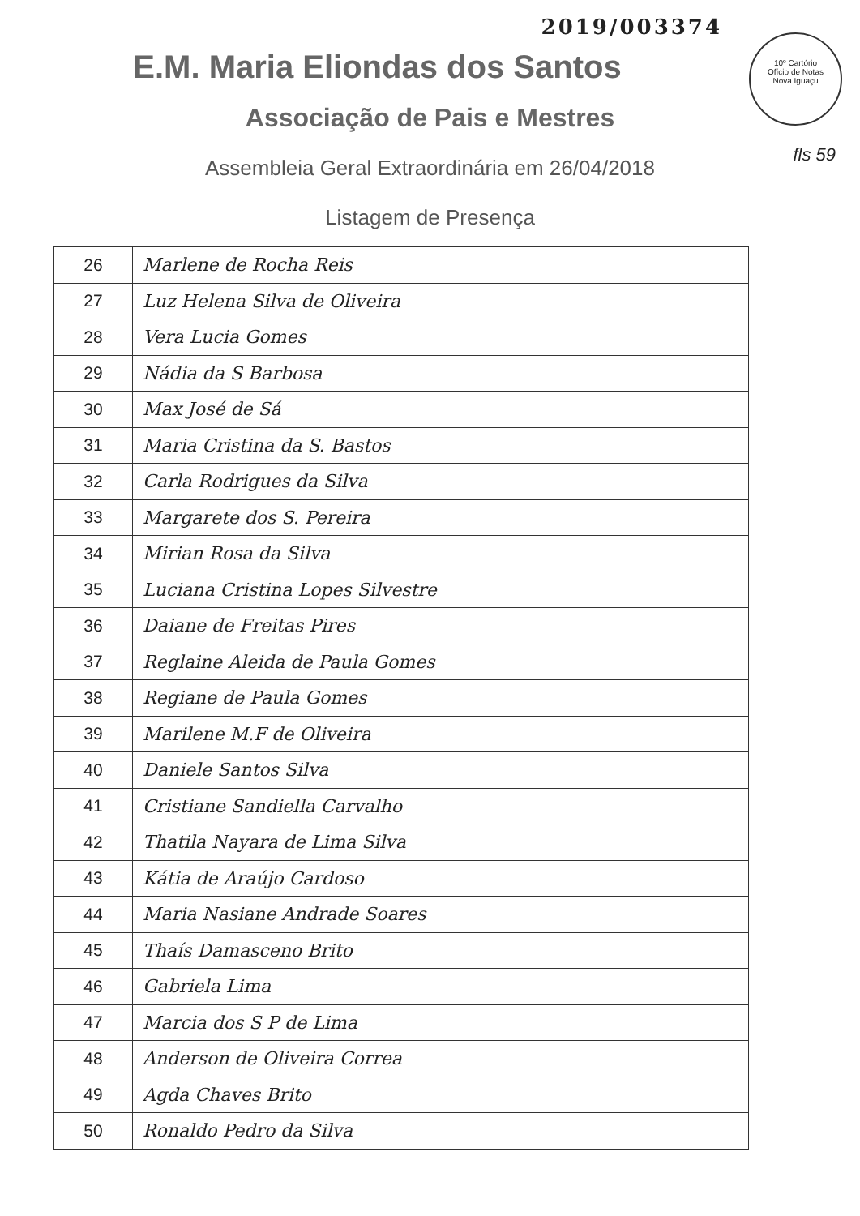2019/003374
10º Cartório
Ofício de Notas
Nova Iguaçu
fls 59
E.M. Maria Eliondas dos Santos
Associação de Pais e Mestres
Assembleia Geral Extraordinária em 26/04/2018
Listagem de Presença
| 26 | Marlene de Rocha Reis |
| 27 | Luz Helena Silva de Oliveira |
| 28 | Vera Lucia Gomes |
| 29 | Nádia da S Barbosa |
| 30 | Max José de Sá |
| 31 | Maria Cristina da S. Bastos |
| 32 | Carla Rodrigues da Silva |
| 33 | Margarete dos S. Pereira |
| 34 | Mirian Rosa da Silva |
| 35 | Luciana Cristina Lopes Silvestre |
| 36 | Daiane de Freitas Pires |
| 37 | Reglaine Aleida de Paula Gomes |
| 38 | Regiane de Paula Gomes |
| 39 | Marilene M.F de Oliveira |
| 40 | Daniele Santos Silva |
| 41 | Cristiane Sandiella Carvalho |
| 42 | Thatila Nayara de Lima Silva |
| 43 | Kátia de Araújo Cardoso |
| 44 | Maria Nasiane Andrade Soares |
| 45 | Thaís Damasceno Brito |
| 46 | Gabriela Lima |
| 47 | Marcia dos S P de Lima |
| 48 | Anderson de Oliveira Correa |
| 49 | Agda Chaves Brito |
| 50 | Ronaldo Pedro da Silva |